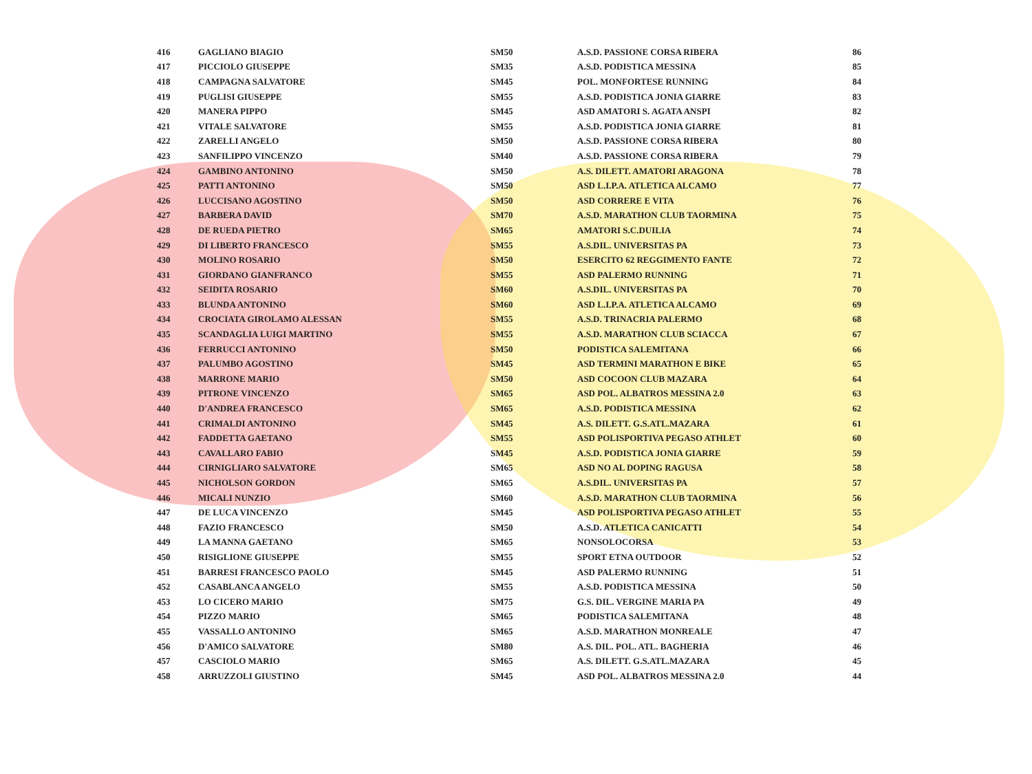| 416 | GAGLIANO BIAGIO | SM50 | A.S.D. PASSIONE CORSA RIBERA | 86 |
| 417 | PICCIOLO GIUSEPPE | SM35 | A.S.D. PODISTICA MESSINA | 85 |
| 418 | CAMPAGNA SALVATORE | SM45 | POL. MONFORTESE RUNNING | 84 |
| 419 | PUGLISI GIUSEPPE | SM55 | A.S.D. PODISTICA JONIA GIARRE | 83 |
| 420 | MANERA PIPPO | SM45 | ASD AMATORI S. AGATA ANSPI | 82 |
| 421 | VITALE SALVATORE | SM55 | A.S.D. PODISTICA JONIA GIARRE | 81 |
| 422 | ZARELLI ANGELO | SM50 | A.S.D. PASSIONE CORSA RIBERA | 80 |
| 423 | SANFILIPPO VINCENZO | SM40 | A.S.D. PASSIONE CORSA RIBERA | 79 |
| 424 | GAMBINO ANTONINO | SM50 | A.S. DILETT. AMATORI ARAGONA | 78 |
| 425 | PATTI ANTONINO | SM50 | ASD L.I.P.A. ATLETICA ALCAMO | 77 |
| 426 | LUCCISANO AGOSTINO | SM50 | ASD CORRERE E VITA | 76 |
| 427 | BARBERA DAVID | SM70 | A.S.D. MARATHON CLUB TAORMINA | 75 |
| 428 | DE RUEDA PIETRO | SM65 | AMATORI S.C.DUILIA | 74 |
| 429 | DI LIBERTO FRANCESCO | SM55 | A.S.DIL. UNIVERSITAS PA | 73 |
| 430 | MOLINO ROSARIO | SM50 | ESERCITO 62 REGGIMENTO FANTE | 72 |
| 431 | GIORDANO GIANFRANCO | SM55 | ASD PALERMO RUNNING | 71 |
| 432 | SEIDITA ROSARIO | SM60 | A.S.DIL. UNIVERSITAS PA | 70 |
| 433 | BLUNDA ANTONINO | SM60 | ASD L.I.P.A. ATLETICA ALCAMO | 69 |
| 434 | CROCIATA GIROLAMO ALESSAN | SM55 | A.S.D. TRINACRIA PALERMO | 68 |
| 435 | SCANDAGLIA LUIGI MARTINO | SM55 | A.S.D. MARATHON CLUB SCIACCA | 67 |
| 436 | FERRUCCI ANTONINO | SM50 | PODISTICA SALEMITANA | 66 |
| 437 | PALUMBO AGOSTINO | SM45 | ASD TERMINI MARATHON E BIKE | 65 |
| 438 | MARRONE MARIO | SM50 | ASD COCOON CLUB MAZARA | 64 |
| 439 | PITRONE VINCENZO | SM65 | ASD POL. ALBATROS MESSINA 2.0 | 63 |
| 440 | D'ANDREA FRANCESCO | SM65 | A.S.D. PODISTICA MESSINA | 62 |
| 441 | CRIMALDI ANTONINO | SM45 | A.S. DILETT. G.S.ATL.MAZARA | 61 |
| 442 | FADDETTA GAETANO | SM55 | ASD POLISPORTIVA PEGASO ATHLET | 60 |
| 443 | CAVALLARO FABIO | SM45 | A.S.D. PODISTICA JONIA GIARRE | 59 |
| 444 | CIRNIGLIARO SALVATORE | SM65 | ASD NO AL DOPING RAGUSA | 58 |
| 445 | NICHOLSON GORDON | SM65 | A.S.DIL. UNIVERSITAS PA | 57 |
| 446 | MICALI NUNZIO | SM60 | A.S.D. MARATHON CLUB TAORMINA | 56 |
| 447 | DE LUCA VINCENZO | SM45 | ASD POLISPORTIVA PEGASO ATHLET | 55 |
| 448 | FAZIO FRANCESCO | SM50 | A.S.D. ATLETICA CANICATTI | 54 |
| 449 | LA MANNA GAETANO | SM65 | NONSOLOCORSA | 53 |
| 450 | RISIGLIONE GIUSEPPE | SM55 | SPORT ETNA OUTDOOR | 52 |
| 451 | BARRESI FRANCESCO PAOLO | SM45 | ASD PALERMO RUNNING | 51 |
| 452 | CASABLANCA ANGELO | SM55 | A.S.D. PODISTICA MESSINA | 50 |
| 453 | LO CICERO MARIO | SM75 | G.S. DIL. VERGINE MARIA PA | 49 |
| 454 | PIZZO MARIO | SM65 | PODISTICA SALEMITANA | 48 |
| 455 | VASSALLO ANTONINO | SM65 | A.S.D. MARATHON MONREALE | 47 |
| 456 | D'AMICO SALVATORE | SM80 | A.S. DIL. POL. ATL. BAGHERIA | 46 |
| 457 | CASCIOLO MARIO | SM65 | A.S. DILETT. G.S.ATL.MAZARA | 45 |
| 458 | ARRUZZOLI GIUSTINO | SM45 | ASD POL. ALBATROS MESSINA 2.0 | 44 |